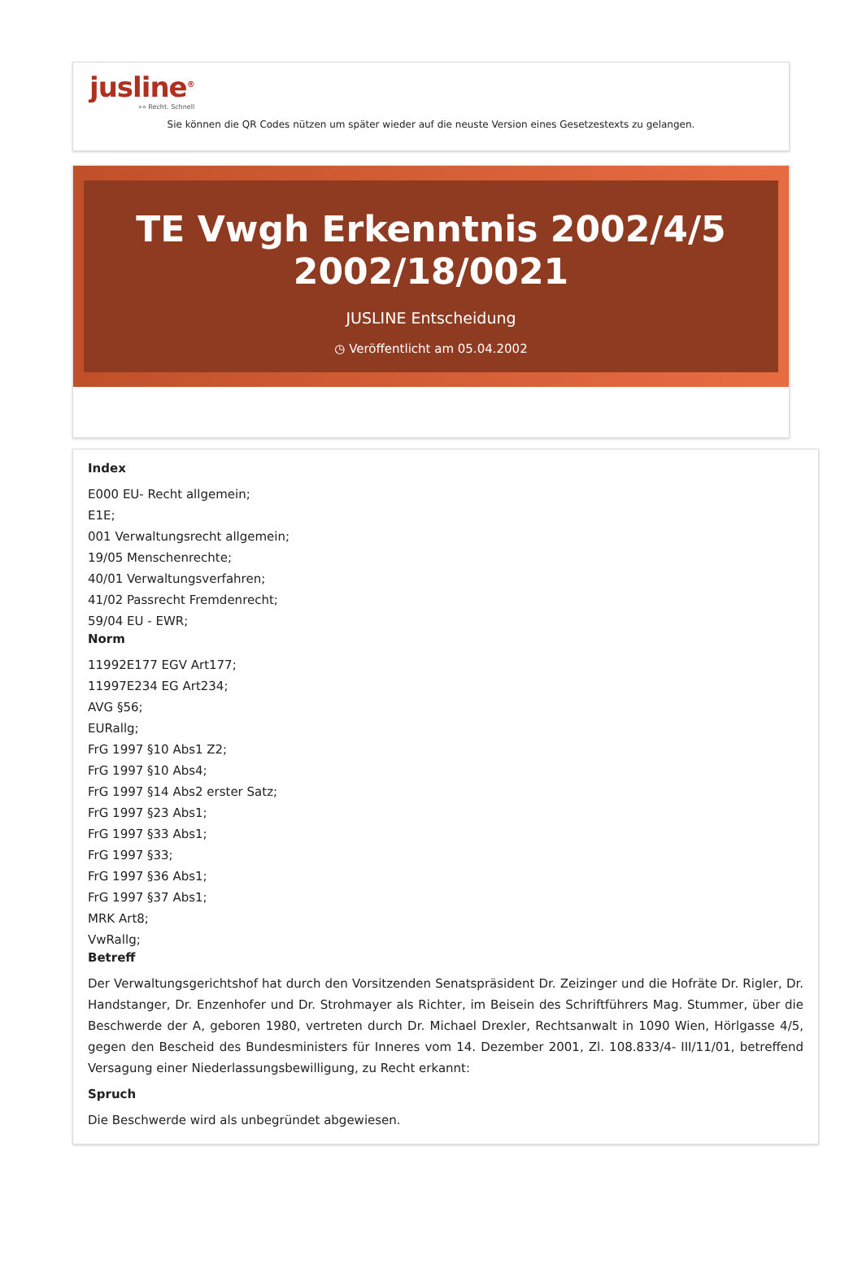jusline<sup>®</sup>
»» Recht. Schnell
Sie können die QR Codes nützen um später wieder auf die neuste Version eines Gesetzestexts zu gelangen.
TE Vwgh Erkenntnis 2002/4/5 2002/18/0021
JUSLINE Entscheidung
◷ Veröffentlicht am 05.04.2002
Index
E000 EU- Recht allgemein;
E1E;
001 Verwaltungsrecht allgemein;
19/05 Menschenrechte;
40/01 Verwaltungsverfahren;
41/02 Passrecht Fremdenrecht;
59/04 EU - EWR;
Norm
11992E177 EGV Art177;
11997E234 EG Art234;
AVG §56;
EURallg;
FrG 1997 §10 Abs1 Z2;
FrG 1997 §10 Abs4;
FrG 1997 §14 Abs2 erster Satz;
FrG 1997 §23 Abs1;
FrG 1997 §33 Abs1;
FrG 1997 §33;
FrG 1997 §36 Abs1;
FrG 1997 §37 Abs1;
MRK Art8;
VwRallg;
Betreff
Der Verwaltungsgerichtshof hat durch den Vorsitzenden Senatspräsident Dr. Zeizinger und die Hofräte Dr. Rigler, Dr. Handstanger, Dr. Enzenhofer und Dr. Strohmayer als Richter, im Beisein des Schriftführers Mag. Stummer, über die Beschwerde der A, geboren 1980, vertreten durch Dr. Michael Drexler, Rechtsanwalt in 1090 Wien, Hörlgasse 4/5, gegen den Bescheid des Bundesministers für Inneres vom 14. Dezember 2001, Zl. 108.833/4- III/11/01, betreffend Versagung einer Niederlassungsbewilligung, zu Recht erkannt:
Spruch
Die Beschwerde wird als unbegründet abgewiesen.